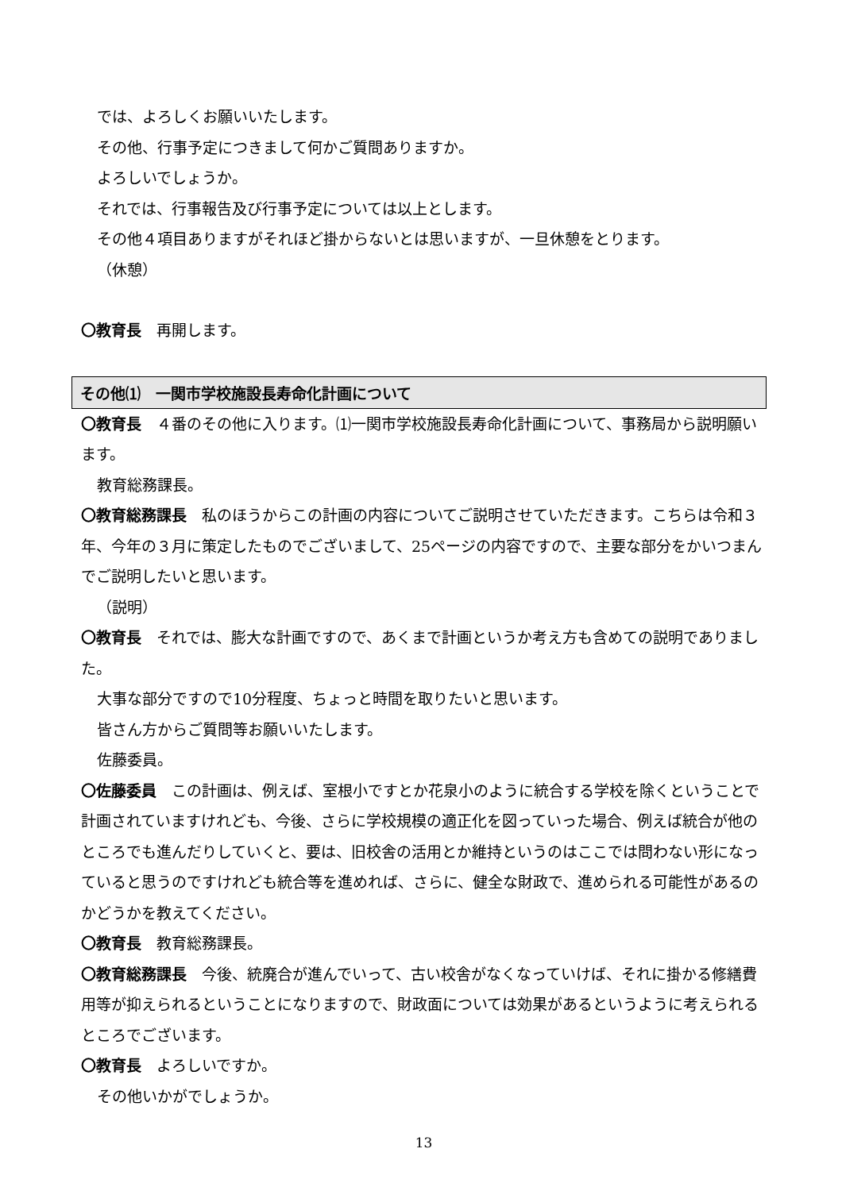では、よろしくお願いいたします。
その他、行事予定につきまして何かご質問ありますか。
よろしいでしょうか。
それでは、行事報告及び行事予定については以上とします。
その他４項目ありますがそれほど掛からないとは思いますが、一旦休憩をとります。
（休憩）
〇教育長　再開します。
その他⑴　一関市学校施設長寿命化計画について
〇教育長　４番のその他に入ります。⑴一関市学校施設長寿命化計画について、事務局から説明願います。
教育総務課長。
〇教育総務課長　私のほうからこの計画の内容についてご説明させていただきます。こちらは令和３年、今年の３月に策定したものでございまして、25ページの内容ですので、主要な部分をかいつまんでご説明したいと思います。
（説明）
〇教育長　それでは、膨大な計画ですので、あくまで計画というか考え方も含めての説明でありました。
大事な部分ですので10分程度、ちょっと時間を取りたいと思います。
皆さん方からご質問等お願いいたします。
佐藤委員。
〇佐藤委員　この計画は、例えば、室根小ですとか花泉小のように統合する学校を除くということで計画されていますけれども、今後、さらに学校規模の適正化を図っていった場合、例えば統合が他のところでも進んだりしていくと、要は、旧校舎の活用とか維持というのはここでは問わない形になっていると思うのですけれども統合等を進めれば、さらに、健全な財政で、進められる可能性があるのかどうかを教えてください。
〇教育長　教育総務課長。
〇教育総務課長　今後、統廃合が進んでいって、古い校舎がなくなっていけば、それに掛かる修繕費用等が抑えられるということになりますので、財政面については効果があるというように考えられるところでございます。
〇教育長　よろしいですか。
その他いかがでしょうか。
13